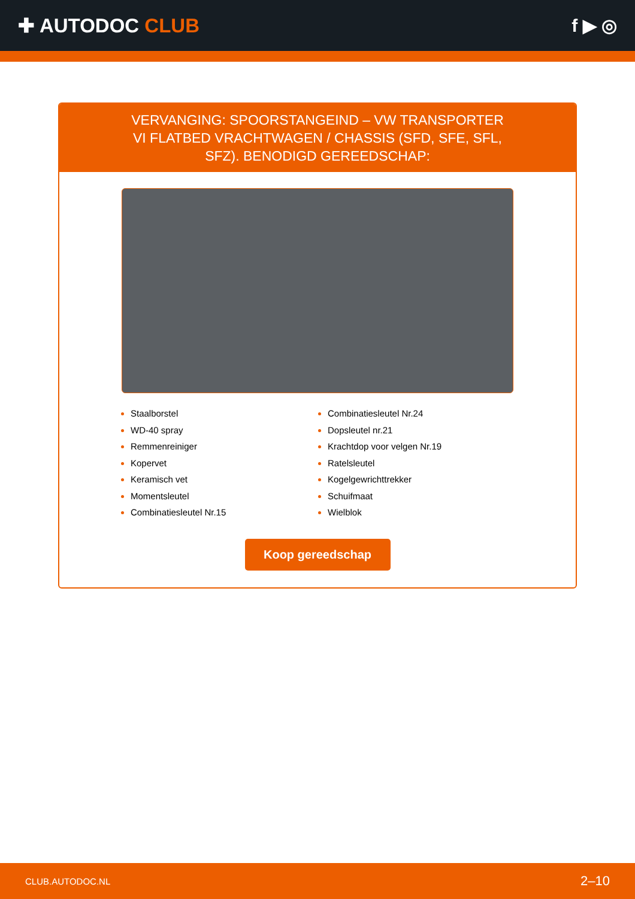✚ AUTODOC CLUB f ▶ ◎
VERVANGING: SPOORSTANGEIND – VW TRANSPORTER VI FLATBED VRACHTWAGEN / CHASSIS (SFD, SFE, SFL, SFZ). BENODIGD GEREEDSCHAP:
Staalborstel
WD-40 spray
Remmenreiniger
Kopervet
Keramisch vet
Momentsleutel
Combinatiesleutel Nr.15
Combinatiesleutel Nr.24
Dopsleutel nr.21
Krachtdop voor velgen Nr.19
Ratelsleutel
Kogelgewrichttrekker
Schuifmaat
Wielblok
Koop gereedschap
CLUB.AUTODOC.NL 2–10